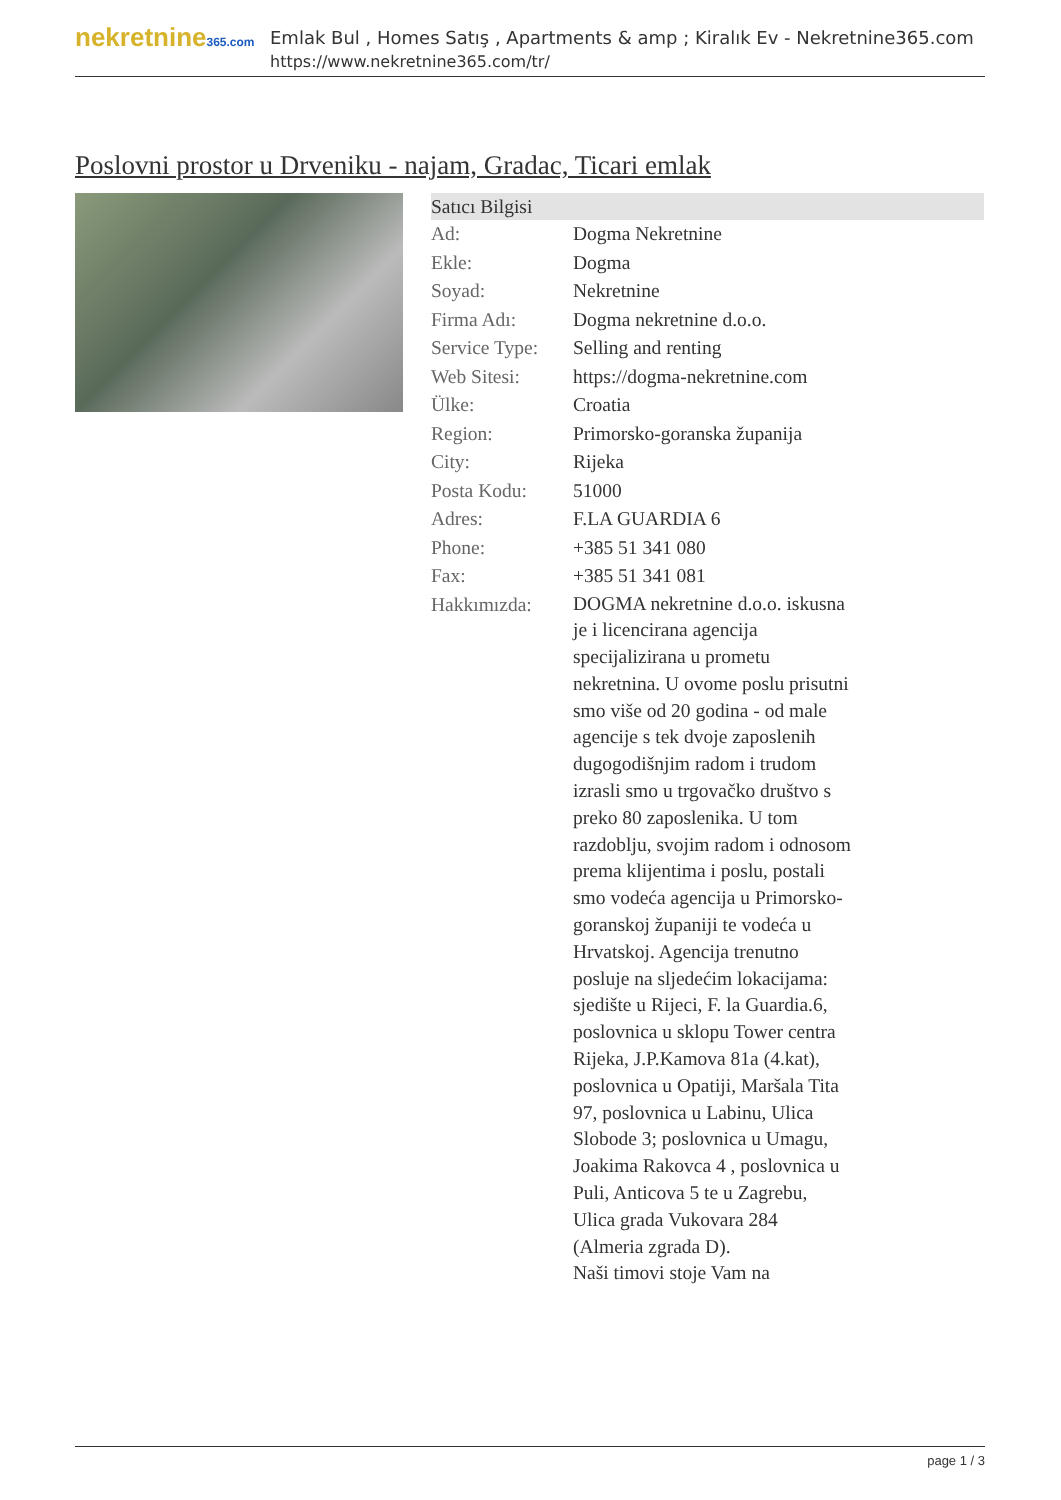nekretnine365.com
Emlak Bul , Homes Satış , Apartments & amp ; Kiralık Ev - Nekretnine365.com
https://www.nekretnine365.com/tr/
Poslovni prostor u Drveniku - najam, Gradac, Ticari emlak
| Satıcı Bilgisi | | |
| --- | --- | --- |
| Ad: | Dogma Nekretnine | |
| Ekle: | Dogma | |
| Soyad: | Nekretnine | |
| Firma Adı: | Dogma nekretnine d.o.o. | |
| Service Type: | Selling and renting | |
| Web Sitesi: | https://dogma-nekretnine.com | |
| Ülke: | Croatia | |
| Region: | Primorsko-goranska županija | |
| City: | Rijeka | |
| Posta Kodu: | 51000 | |
| Adres: | F.LA GUARDIA 6 | |
| Phone: | +385 51 341 080 | |
| Fax: | +385 51 341 081 | |
| Hakkımızda: | DOGMA nekretnine d.o.o. iskusna je i licencirana agencija specijalizirana u prometu nekretnina. U ovome poslu prisutni smo više od 20 godina - od male agencije s tek dvoje zaposlenih dugogodišnjim radom i trudom izrasli smo u trgovačko društvo s preko 80 zaposlenika. U tom razdoblju, svojim radom i odnosom prema klijentima i poslu, postali smo vodeća agencija u Primorsko-goranskoj županiji te vodeća u Hrvatskoj. Agencija trenutno posluje na sljedećim lokacijama: sjedište u Rijeci, F. la Guardia.6, poslovnica u sklopu Tower centra Rijeka, J.P.Kamova 81a (4.kat), poslovnica u Opatiji, Maršala Tita 97, poslovnica u Labinu, Ulica Slobode 3; poslovnica u Umagu, Joakima Rakovca 4 , poslovnica u Puli, Anticova 5 te u Zagrebu, Ulica grada Vukovara 284 (Almeria zgrada D). Naši timovi stoje Vam na | |
page 1 / 3